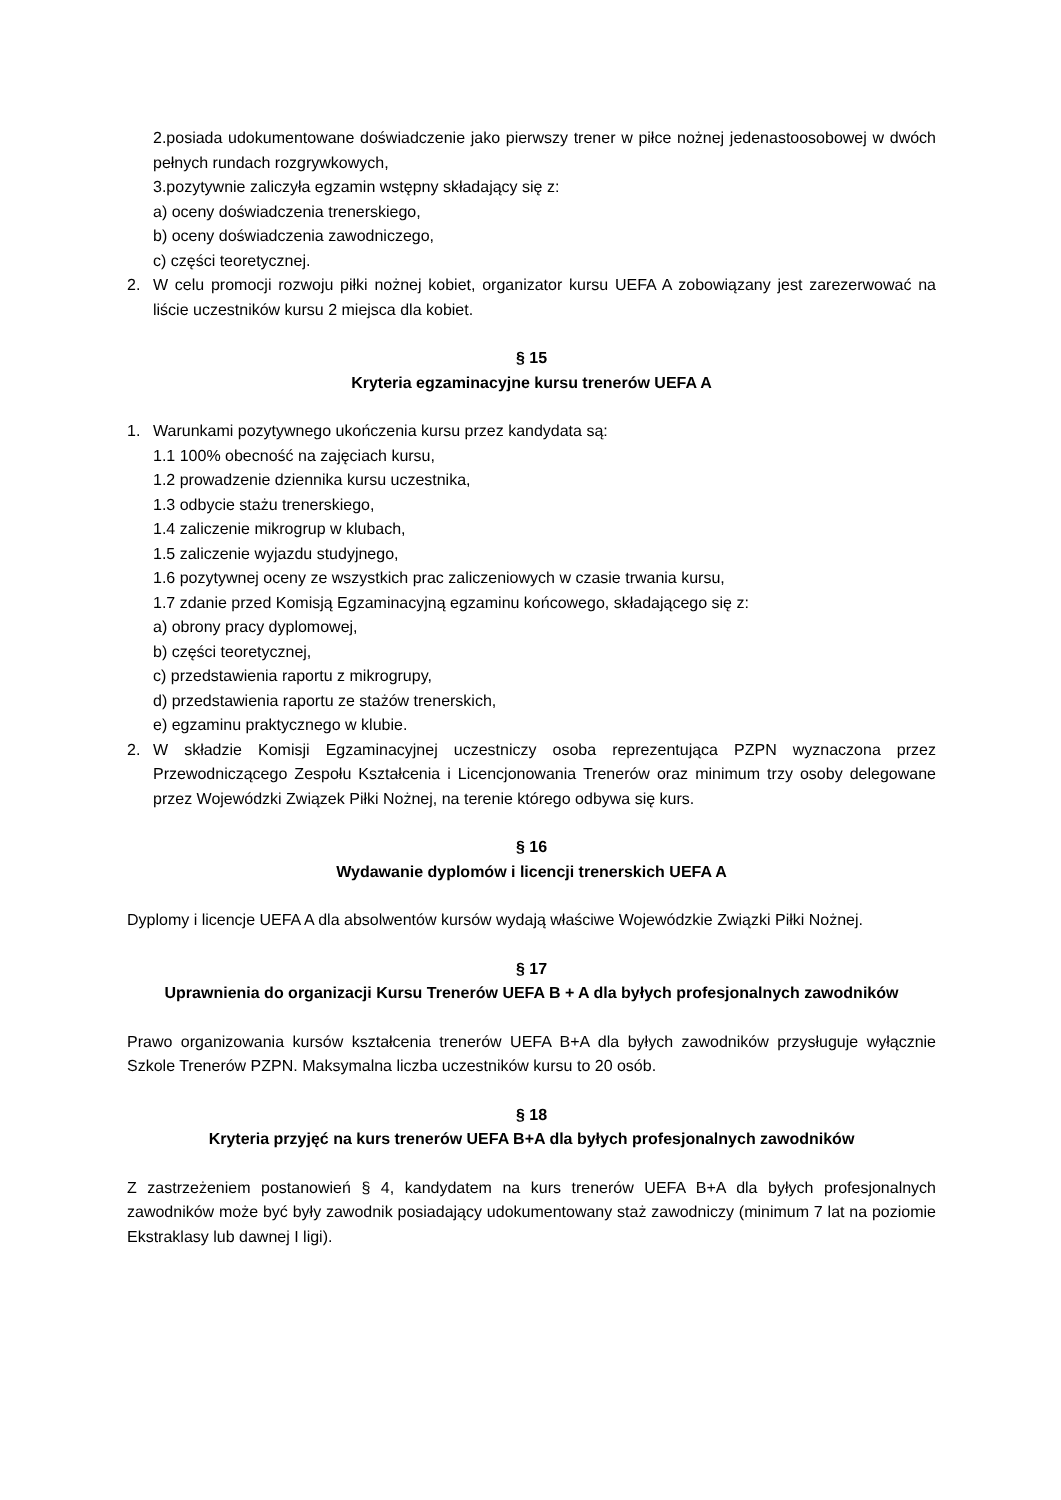2.posiada udokumentowane doświadczenie jako pierwszy trener w piłce nożnej jedenastoosobowej w dwóch pełnych rundach rozgrywkowych,
3.pozytywnie zaliczyła egzamin wstępny składający się z:
a) oceny doświadczenia trenerskiego,
b) oceny doświadczenia zawodniczego,
c) części teoretycznej.
2. W celu promocji rozwoju piłki nożnej kobiet, organizator kursu UEFA A zobowiązany jest zarezerwować na liście uczestników kursu 2 miejsca dla kobiet.
§ 15
Kryteria egzaminacyjne kursu trenerów UEFA A
1. Warunkami pozytywnego ukończenia kursu przez kandydata są:
1.1 100% obecność na zajęciach kursu,
1.2 prowadzenie dziennika kursu uczestnika,
1.3 odbycie stażu trenerskiego,
1.4 zaliczenie mikrogrup w klubach,
1.5 zaliczenie wyjazdu studyjnego,
1.6 pozytywnej oceny ze wszystkich prac zaliczeniowych w czasie trwania kursu,
1.7 zdanie przed Komisją Egzaminacyjną egzaminu końcowego, składającego się z:
a) obrony pracy dyplomowej,
b) części teoretycznej,
c) przedstawienia raportu z mikrogrupy,
d) przedstawienia raportu ze stażów trenerskich,
e) egzaminu praktycznego w klubie.
2. W składzie Komisji Egzaminacyjnej uczestniczy osoba reprezentująca PZPN wyznaczona przez Przewodniczącego Zespołu Kształcenia i Licencjonowania Trenerów oraz minimum trzy osoby delegowane przez Wojewódzki Związek Piłki Nożnej, na terenie którego odbywa się kurs.
§ 16
Wydawanie dyplomów i licencji trenerskich UEFA A
Dyplomy i licencje UEFA A dla absolwentów kursów wydają właściwe Wojewódzkie Związki Piłki Nożnej.
§ 17
Uprawnienia do organizacji Kursu Trenerów UEFA B + A dla byłych profesjonalnych zawodników
Prawo organizowania kursów kształcenia trenerów UEFA B+A dla byłych zawodników przysługuje wyłącznie Szkole Trenerów PZPN. Maksymalna liczba uczestników kursu to 20 osób.
§ 18
Kryteria przyjęć na kurs trenerów UEFA B+A dla byłych profesjonalnych zawodników
Z zastrzeżeniem postanowień § 4, kandydatem na kurs trenerów UEFA B+A dla byłych profesjonalnych zawodników może być były zawodnik posiadający udokumentowany staż zawodniczy (minimum 7 lat na poziomie Ekstraklasy lub dawnej I ligi).